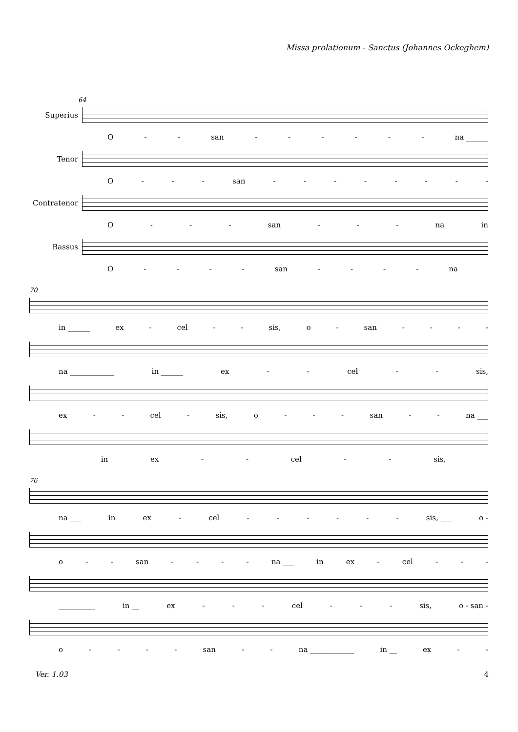Missa prolationum - Sanctus (Johannes Ockeghem)
64
Superius
O - - san - - - - - - na ______
Tenor
O - - - san - - - - - - - -
Contratenor
O - - - san - - - na in
Bassus
O - - - - san - - - - na
70
in ______ ex - cel - - sis, o - san - - - -
na ____________ in ______ ex - - cel - - sis,
ex - - cel - sis, o - - - san - - na ___
in ex - - cel - - sis,
76
na ___ in ex - cel - - - - - - sis, ___ o -
o - - san - - - - na ___ in ex - cel - - -
__________ in __ ex - - - cel - - - sis, o - san -
o - - - - san - - na ____________ in __ ex - -
Ver. 1.03 4